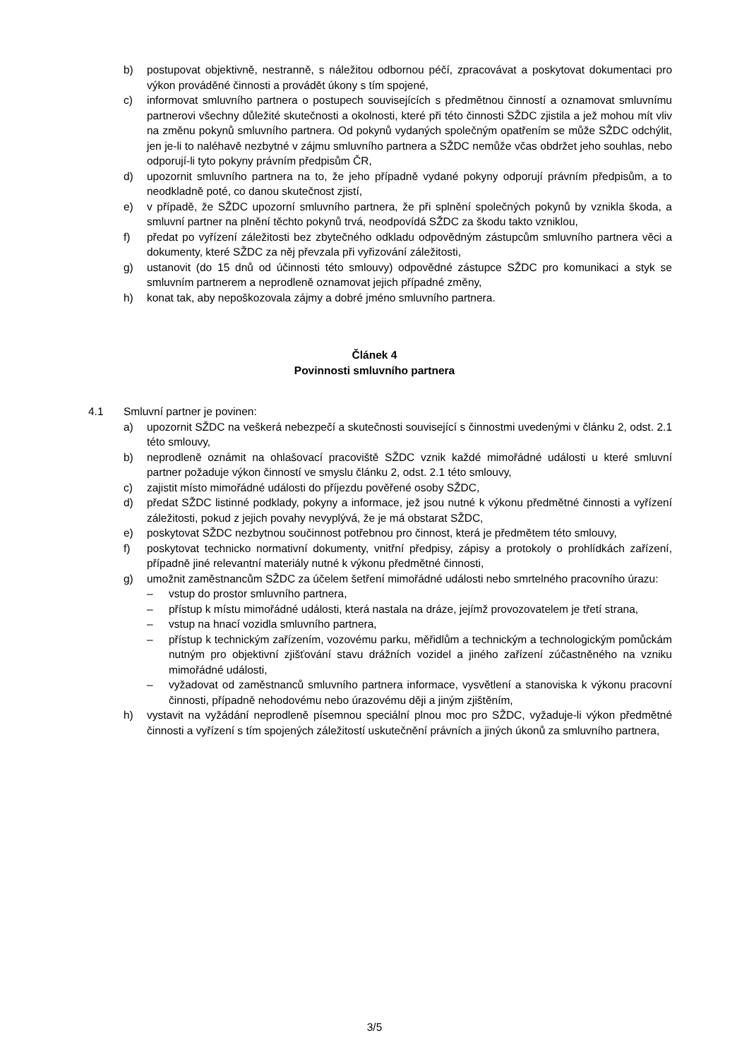b) postupovat objektivně, nestranně, s náležitou odbornou péčí, zpracovávat a poskytovat dokumentaci pro výkon prováděné činnosti a provádět úkony s tím spojené,
c) informovat smluvního partnera o postupech souvisejících s předmětnou činností a oznamovat smluvnímu partnerovi všechny důležité skutečnosti a okolnosti, které při této činnosti SŽDC zjistila a jež mohou mít vliv na změnu pokynů smluvního partnera. Od pokynů vydaných společným opatřením se může SŽDC odchýlit, jen je-li to naléhavě nezbytné v zájmu smluvního partnera a SŽDC nemůže včas obdržet jeho souhlas, nebo odporují-li tyto pokyny právním předpisům ČR,
d) upozornit smluvního partnera na to, že jeho případně vydané pokyny odporují právním předpisům, a to neodkladně poté, co danou skutečnost zjistí,
e) v případě, že SŽDC upozorní smluvního partnera, že při splnění společných pokynů by vznikla škoda, a smluvní partner na plnění těchto pokynů trvá, neodpovídá SŽDC za škodu takto vzniklou,
f) předat po vyřízení záležitosti bez zbytečného odkladu odpovědným zástupcům smluvního partnera věci a dokumenty, které SŽDC za něj převzala při vyřizování záležitosti,
g) ustanovit (do 15 dnů od účinnosti této smlouvy) odpovědné zástupce SŽDC pro komunikaci a styk se smluvním partnerem a neprodleně oznamovat jejich případné změny,
h) konat tak, aby nepoškozovala zájmy a dobré jméno smluvního partnera.
Článek 4
Povinnosti smluvního partnera
4.1 Smluvní partner je povinen:
a) upozornit SŽDC na veškerá nebezpečí a skutečnosti související s činnostmi uvedenými v článku 2, odst. 2.1 této smlouvy,
b) neprodleně oznámit na ohlašovací pracoviště SŽDC vznik každé mimořádné události u které smluvní partner požaduje výkon činností ve smyslu článku 2, odst. 2.1 této smlouvy,
c) zajistit místo mimořádné události do příjezdu pověřené osoby SŽDC,
d) předat SŽDC listinné podklady, pokyny a informace, jež jsou nutné k výkonu předmětné činnosti a vyřízení záležitosti, pokud z jejich povahy nevyplývá, že je má obstarat SŽDC,
e) poskytovat SŽDC nezbytnou součinnost potřebnou pro činnost, která je předmětem této smlouvy,
f) poskytovat technicko normativní dokumenty, vnitřní předpisy, zápisy a protokoly o prohlídkách zařízení, případně jiné relevantní materiály nutné k výkonu předmětné činnosti,
g) umožnit zaměstnancům SŽDC za účelem šetření mimořádné události nebo smrtelného pracovního úrazu:
– vstup do prostor smluvního partnera,
– přístup k místu mimořádné události, která nastala na dráze, jejímž provozovatelem je třetí strana,
– vstup na hnací vozidla smluvního partnera,
– přístup k technickým zařízením, vozovému parku, měřidlům a technickým a technologickým pomůckám nutným pro objektivní zjišťování stavu drážních vozidel a jiného zařízení zúčastněného na vzniku mimořádné události,
– vyžadovat od zaměstnanců smluvního partnera informace, vysvětlení a stanoviska k výkonu pracovní činnosti, případně nehodovému nebo úrazovému ději a jiným zjištěním,
h) vystavit na vyžádání neprodleně písemnou speciální plnou moc pro SŽDC, vyžaduje-li výkon předmětné činnosti a vyřízení s tím spojených záležitostí uskutečnění právních a jiných úkonů za smluvního partnera,
3/5